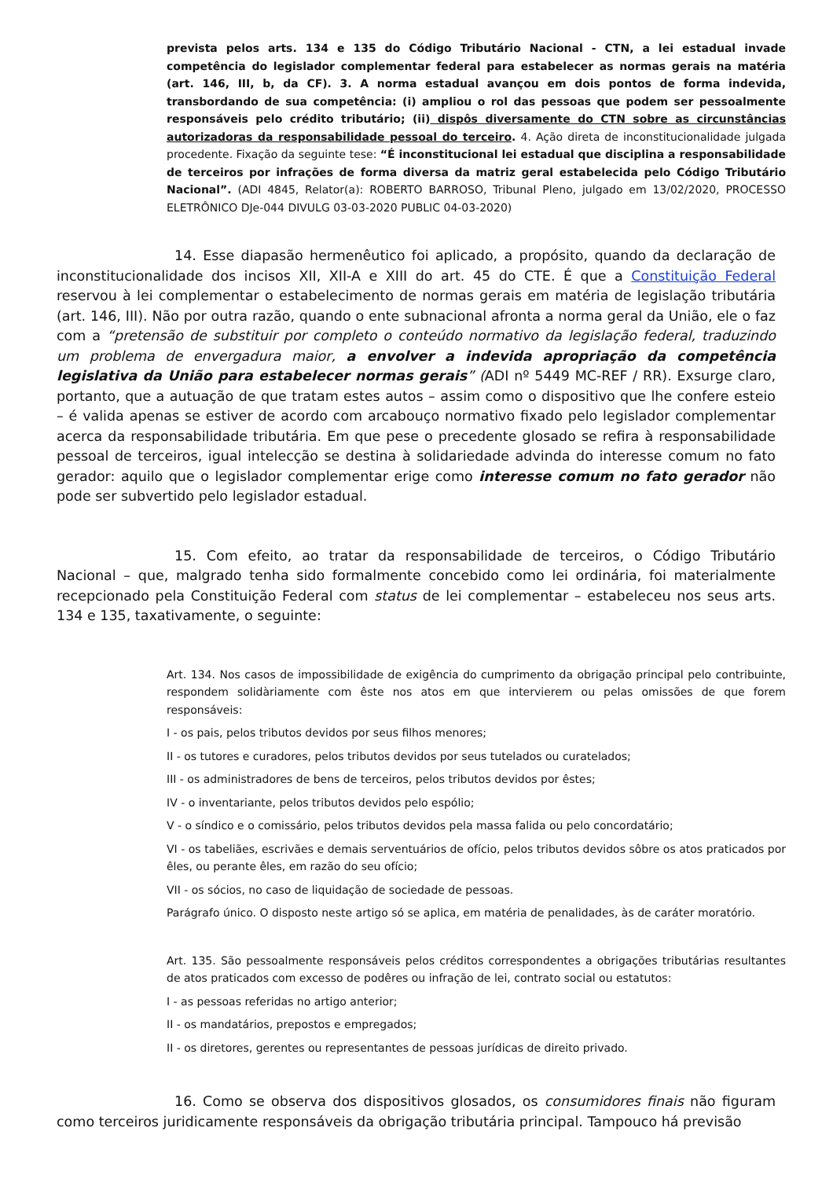prevista pelos arts. 134 e 135 do Código Tributário Nacional - CTN, a lei estadual invade competência do legislador complementar federal para estabelecer as normas gerais na matéria (art. 146, III, b, da CF). 3. A norma estadual avançou em dois pontos de forma indevida, transbordando de sua competência: (i) ampliou o rol das pessoas que podem ser pessoalmente responsáveis pelo crédito tributário; (ii) dispôs diversamente do CTN sobre as circunstâncias autorizadoras da responsabilidade pessoal do terceiro. 4. Ação direta de inconstitucionalidade julgada procedente. Fixação da seguinte tese: “É inconstitucional lei estadual que disciplina a responsabilidade de terceiros por infrações de forma diversa da matriz geral estabelecida pelo Código Tributário Nacional”. (ADI 4845, Relator(a): ROBERTO BARROSO, Tribunal Pleno, julgado em 13/02/2020, PROCESSO ELETRÔNICO DJe-044 DIVULG 03-03-2020 PUBLIC 04-03-2020)
14. Esse diapasão hermenêutico foi aplicado, a propósito, quando da declaração de inconstitucionalidade dos incisos XII, XII-A e XIII do art. 45 do CTE. É que a Constituição Federal reservou à lei complementar o estabelecimento de normas gerais em matéria de legislação tributária (art. 146, III). Não por outra razão, quando o ente subnacional afronta a norma geral da União, ele o faz com a “pretensão de substituir por completo o conteúdo normativo da legislação federal, traduzindo um problema de envergadura maior, a envolver a indevida apropriação da competência legislativa da União para estabelecer normas gerais” (ADI nº 5449 MC-REF / RR). Exsurge claro, portanto, que a autuação de que tratam estes autos – assim como o dispositivo que lhe confere esteio – é valida apenas se estiver de acordo com arcabouço normativo fixado pelo legislador complementar acerca da responsabilidade tributária. Em que pese o precedente glosado se refira à responsabilidade pessoal de terceiros, igual intelecção se destina à solidariedade advinda do interesse comum no fato gerador: aquilo que o legislador complementar erige como interesse comum no fato gerador não pode ser subvertido pelo legislador estadual.
15. Com efeito, ao tratar da responsabilidade de terceiros, o Código Tributário Nacional – que, malgrado tenha sido formalmente concebido como lei ordinária, foi materialmente recepcionado pela Constituição Federal com status de lei complementar – estabeleceu nos seus arts. 134 e 135, taxativamente, o seguinte:
Art. 134. Nos casos de impossibilidade de exigência do cumprimento da obrigação principal pelo contribuinte, respondem solidàriamente com êste nos atos em que intervierem ou pelas omissões de que forem responsáveis:
I - os pais, pelos tributos devidos por seus filhos menores;
II - os tutores e curadores, pelos tributos devidos por seus tutelados ou curatelados;
III - os administradores de bens de terceiros, pelos tributos devidos por êstes;
IV - o inventariante, pelos tributos devidos pelo espólio;
V - o síndico e o comissário, pelos tributos devidos pela massa falida ou pelo concordatário;
VI - os tabeliães, escrivães e demais serventuários de ofício, pelos tributos devidos sôbre os atos praticados por êles, ou perante êles, em razão do seu ofício;
VII - os sócios, no caso de liquidação de sociedade de pessoas.
Parágrafo único. O disposto neste artigo só se aplica, em matéria de penalidades, às de caráter moratório.
Art. 135. São pessoalmente responsáveis pelos créditos correspondentes a obrigações tributárias resultantes de atos praticados com excesso de podêres ou infração de lei, contrato social ou estatutos:
I - as pessoas referidas no artigo anterior;
II - os mandatários, prepostos e empregados;
II - os diretores, gerentes ou representantes de pessoas jurídicas de direito privado.
16. Como se observa dos dispositivos glosados, os consumidores finais não figuram como terceiros juridicamente responsáveis da obrigação tributária principal. Tampouco há previsão